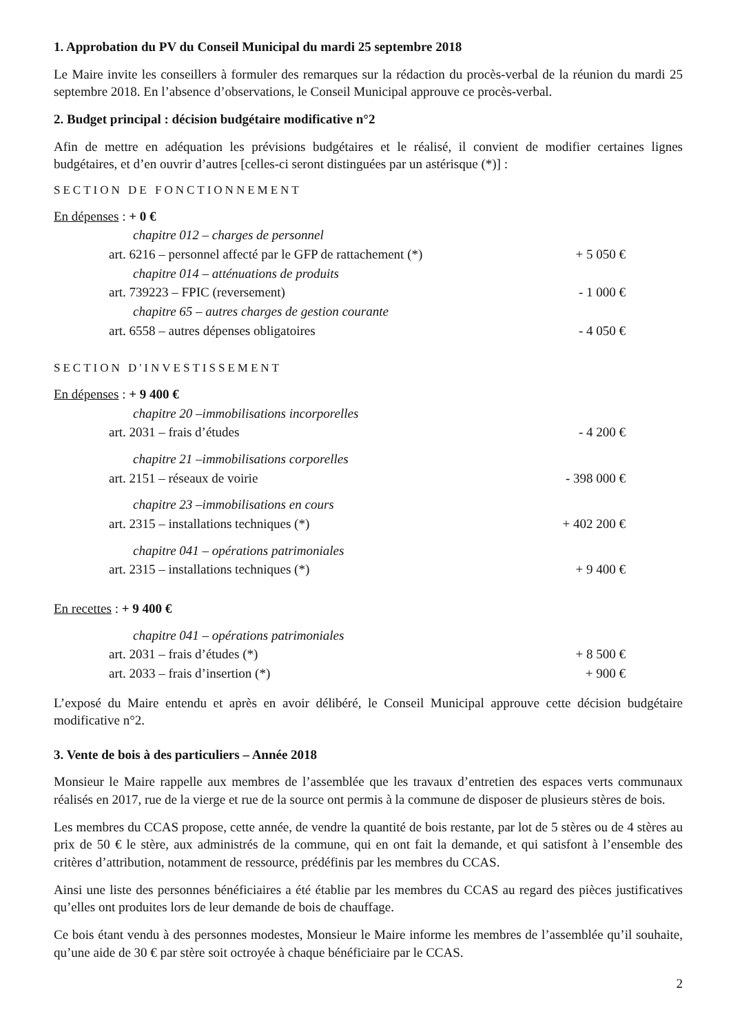1. Approbation du PV du Conseil Municipal du mardi 25 septembre 2018
Le Maire invite les conseillers à formuler des remarques sur la rédaction du procès-verbal de la réunion du mardi 25 septembre 2018. En l’absence d’observations, le Conseil Municipal approuve ce procès-verbal.
2. Budget principal : décision budgétaire modificative n°2
Afin de mettre en adéquation les prévisions budgétaires et le réalisé, il convient de modifier certaines lignes budgétaires, et d’en ouvrir d’autres [celles-ci seront distinguées par un astérisque (*)] :
SECTION DE FONCTIONNEMENT
| En dépenses : + 0 € | |
| chapitre 012 – charges de personnel | |
| art. 6216 – personnel affecté par le GFP de rattachement (*) | + 5 050 € |
| chapitre 014 – atténuations de produits | |
| art. 739223 – FPIC (reversement) | - 1 000 € |
| chapitre 65 – autres charges de gestion courante | |
| art. 6558 – autres dépenses obligatoires | - 4 050 € |
SECTION D'INVESTISSEMENT
| En dépenses : + 9 400 € | |
| chapitre 20 –immobilisations incorporelles | |
| art. 2031 – frais d’études | - 4 200 € |
| chapitre 21 –immobilisations corporelles | |
| art. 2151 – réseaux de voirie | - 398 000 € |
| chapitre 23 –immobilisations en cours | |
| art. 2315 – installations techniques (*) | + 402 200 € |
| chapitre 041 – opérations patrimoniales | |
| art. 2315 – installations techniques (*) | + 9 400 € |
| En recettes : + 9 400 € | |
| chapitre 041 – opérations patrimoniales | |
| art. 2031 – frais d’études (*) | + 8 500 € |
| art. 2033 – frais d’insertion (*) | + 900 € |
L’exposé du Maire entendu et après en avoir délibéré, le Conseil Municipal approuve cette décision budgétaire modificative n°2.
3. Vente de bois à des particuliers – Année 2018
Monsieur le Maire rappelle aux membres de l’assemblée que les travaux d’entretien des espaces verts communaux réalisés en 2017, rue de la vierge et rue de la source ont permis à la commune de disposer de plusieurs stères de bois.
Les membres du CCAS propose, cette année, de vendre la quantité de bois restante, par lot de 5 stères ou de 4 stères au prix de 50 € le stère, aux administrés de la commune, qui en ont fait la demande, et qui satisfont à l’ensemble des critères d’attribution, notamment de ressource, prédéfinis par les membres du CCAS.
Ainsi une liste des personnes bénéficiaires a été établie par les membres du CCAS au regard des pièces justificatives qu’elles ont produites lors de leur demande de bois de chauffage.
Ce bois étant vendu à des personnes modestes, Monsieur le Maire informe les membres de l’assemblée qu’il souhaite, qu’une aide de 30 € par stère soit octroyée à chaque bénéficiaire par le CCAS.
2